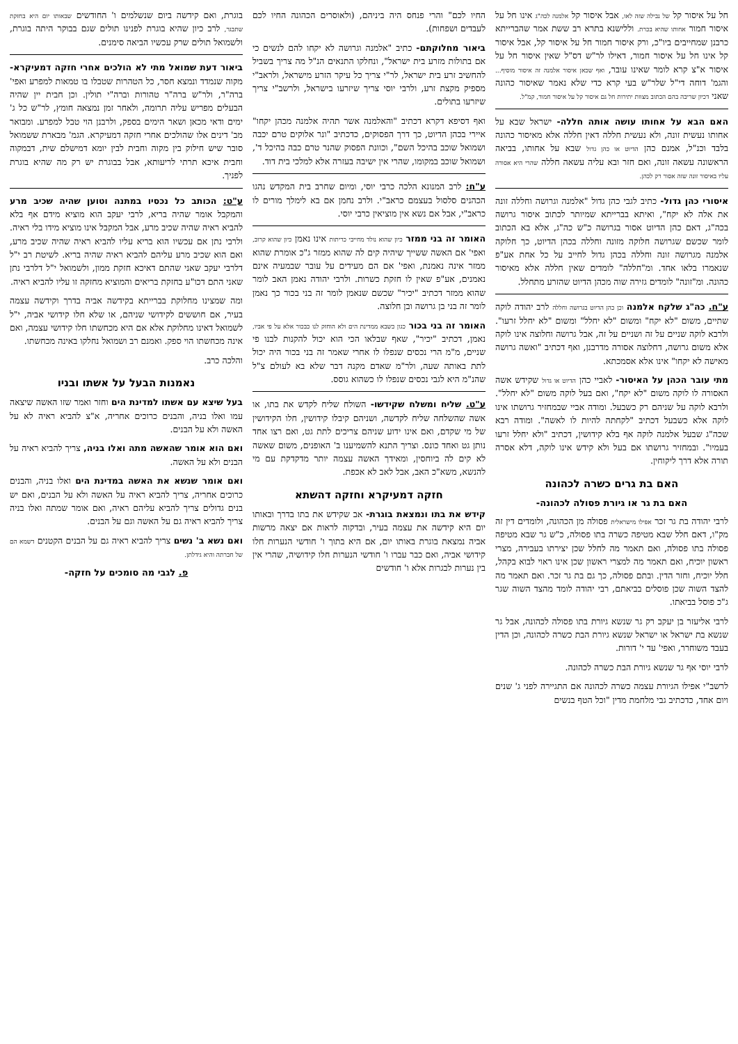חל על איסור קל של נבילה שזה לאו, אבל איסור קל אלמנה לכה"ג אינו חל על איסור חמור אחותו שהיא בכרת. וללישנא בתרא רב ששת אמר שהברייתא כרבנן שמחייבים ביו"כ, ורק איסור חמור חל על איסור קל, אבל איסור קל אינו חל על איסור חמור, דאילו לר"ש דס"ל שאין איסור חל על איסור א"צ קרא לומר שאינו עובר, ואף שכאן איסור אלמנה זה איסור מוסיף... והגמ' דוחה די"ל שלר"ש בעי קרא כדי שלא נאמר שאיסור כהונה שאני דכיון שריבה בהם הכתוב מצוות יתירות חל גם איסור קל על איסור חמור, קמ"ל.
האם הבא על אחותו עושה אותה חללה- ישראל שבא על אחותו נעשית זונה, ולא נעשית חללה דאין חללה אלא מאיסור כהונה בלבד וכנ"ל, אמנם כהן הדיוט או כהן גדול שבא על אחותו, בביאה הראשונה עשאה זונה, ואם חזר ובא עליה עשאה חללה שהרי היא אסורה עליו באיסור זונה שזה אסור רק לכהן.
איסורי כהן גדול- כתיב לגבי כהן גדול "אלמנה וגרושה וחללה זונה את אלה לא יקח", ואיתא בברייתא שמיותר לכתוב איסור גרושה בכה"ג, דאם כהן הדיוט אסור בגרושה כ"ש כה"ג, אלא בא הכתוב לומר שכשם שגרושה חלוקה מזונה וחללה בכהן הדיוט, כך חלוקה אלמנה מגרושה זונה וחללה בכהן גדול לחייב על כל אחת אע"פ שנאמרו בלאו אחד. ומ"חללה" לומדים שאין חללה אלא מאיסור כהונה. ומ"זונה" לומדים גזירה שוה מכהן הדיוט שהזרע מתחלל.
ע"ח. כה"ג שלקח אלמנה וכן כהן הדיוט בגרושה וחללה לרב יהודה לוקה שתיים, משום "לא יקח" ומשום "לא יחלל" ומשום "לא יחלל זרעו". ולרבא לוקה שניים על זה ושניים על זה, אבל גרושה וחלוצה אינו לוקה אלא משום גרושה, דחלוצה אסורה מדרבנן, ואף דכתיב "ואשה גרושה מאישה לא יקחו" אינו אלא אסמכתא.
מתי עובר הכהן על האיסור- לאביי כהן הדיוט או גדול שקידש אשה האסורה לו לוקה משום "לא יקח", ואם בעל לוקה משום "לא יחלל". ולרבא לוקה על שניהם רק כשבעל. ומודה אביי שבמחזיר גרושתו אינו לוקה אלא כשבעל דכתיב "לקחתה להיות לו לאשה". ומודה רבא שכה"ג שבעל אלמנה לוקה אף בלא קידושין, דכתיב "ולא יחלל זרעו בעמיו". ובמחזיר גרושתו אם בעל ולא קידש אינו לוקה, דלא אסרה תורה אלא דרך ליקוחין.
האם בת גרים כשרה לכהונה
האם בת גר או גיורת פסולה לכהונה-
לרבי יהודה בת גר זכר אפילו מישראלית פסולה מן הכהונה, ולומדים דין זה מק"ו, דאם חלל שבא מטיפה כשרה בתו פסולה, כ"ש גר שבא מטיפה פסולה בתו פסולה, ואם תאמר מה לחלל שכן יצירתו בעבירה, מצרי ראשון יוכיח, ואם תאמר מה למצרי ראשון שכן אינו ראוי לבוא בקהל, חלל יוכיח, וחזר הדין. ובתם פסולה, כך גם בת גר זכר. ואם תאמר מה להצד השוה שכן פוסלים בביאתם, רבי יהודה לומד מהצד השוה שגר ג"כ פוסל בביאתו.
לרבי אליעזר בן יעקב רק גר שנשא גיורת בתו פסולה לכהונה, אבל גר שנשא בת ישראל או ישראל שנשא גיורת הבת כשרה לכהונה, וכן הדין בעבד משוחרר, ואפי' עד י' דורות.
לרבי יוסי אף גר שנשא גיורת הבת כשרה לכהונה.
לרשב"י אפילו הגיורת עצמה כשרה לכהונה אם התגיירה לפני ג' שנים ויום אחד, כדכתיב גבי מלחמת מדין "וכל הטף בנשים
החיו לכם" והרי פנחס היה ביניהם, (ולאוסרים הכהונה החיו לכם לעבדים ושפחות).
ביאור מחלוקתם- כתיב "אלמנה וגרושה לא יקחו להם לנשים כי אם בתולות מזרע בית ישראל", ונחלקו התנאים הנ"ל מה צריך בשביל להחשיב זרע בית ישראל, לר"י צריך כל עיקר הזרע מישראל, ולראב"י מספיק מקצת זרע, ולרבי יוסי צריך שיזרעו בישראל, ולרשב"י צריך שיזרעו בתולים.
ואף דסיפא דקרא דכתיב "והאלמנה אשר תהיה אלמנה מכהן יקחו" איירי בכהן הדיוט, כך דרך הפסוקים, כדכתיב "ונר אלוקים טרם יכבה ושמואל שוכב בהיכל השם", וכוונת הפסוק שהנר טרם כבה בהיכל ד', ושמואל שוכב במקומו, שהרי אין ישיבה בעזרה אלא למלכי בית דוד.
ע"ח: לרב המנונא הלכה כרבי יוסי, ומיום שחרב בית המקדש נהגו הכהנים סלסול בעצמם כראב"י. ולרב נחמן אם בא לימלך מורים לו כראב"י, אבל אם נשא אין מוציאין כרבי יוסי.
האומר זה בני ממזר כיון שהוא נולד מחייבי כריתות אינו נאמן כיון שהוא קרוב, ואפי' אם האשה ששייך שיהיה קים לה שהוא ממזר ג"כ אומרת שהוא ממזר אינה נאמנת, ואפי' אם הם מעידים על עובר שבמעיה אינם נאמנים, אע"פ שאין לו חזקת כשרות. ולרבי יהודה נאמן האב לומר שהוא ממזר דכתיב "יכיר" שכשם שנאמן לומר זה בני בכור כך נאמן לומר זה בני בן גרושה ובן חלוצה.
האומר זה בני בכור כגון כשבא ממדינת הים ולא הוחזק לנו כבכור אלא על פי אביו, נאמן, דכתיב "יכיר", שאף שבלאו הכי הוא יכול להקנות לבנו פי שניים, מ"מ הרי נכסים שנפלו לו אחרי שאמר זה בני בכור היה יכול לתת באותה שעה, ולר"מ שאדם מקנה דבר שלא בא לעולם צ"ל שהנ"מ היא לגבי נכסים שנפלו לו כשהוא גוסס.
ע"ט. שליח ומשלח שקידשו- השולח שליח לקדש את בתו, או אשה שהשלחה שליח לקדשה, ושניהם קיבלו קידושין, חלו הקידושין של מי שקדם, ואם אינו ידוע שניהם צריכים לתת גט, ואם רצו אחד נותן גט ואחד כונס. וצריך התנא להשמיענו ב' האופנים, משום שאשה לא קים לה ביוחסין, ומאידך האשה עצמה יותר מדקדקת עם מי להנשא, משא"כ האב, אבל לאב לא אכפת.
חזקה דמעיקרא וחזקה דהשתא
קידש את בתו ונמצאת בוגרת- אב שקידש את בתו בדרך ובאותו יום היא קידשה את עצמה בעיר, ובדקוה לראות אם יצאה מרשות אביה נמצאת בוגרת באותו יום, אם היא בתוך ו' חודשי הנערות חלו קידושי אביה, ואם כבר עברו ו' חודשי הנערות חלו קידושיה, שהרי אין בין נערות לבגרות אלא ו' חודשים
בוגרת, ואם קידשה ביום שנשלמים ו' החודשים שבאותו יום היא בחזקת שתבגר, לרב כיון שהיא בוגרת לפנינו תולים שגם בבוקר היתה בוגרת, ולשמואל תולים שרק עכשיו הביאה סימנים.
ביאור דעת שמואל מתי לא הולכים אחרי חזקה דמעיקרא- מקוה שנמדד ונמצא חסר, כל הטהרות שטבלו בו טמאות למפרע ואפי' ברה"ר, ולר"ש ברה"ר טהורות וברה"י תולין. וכן חבית יין שהיה הבעלים מפריש עליה תרומה, ולאחר זמן נמצאה חומץ, לר"ש כל ג' ימים ודאי מכאן ושאר הימים בספק, ולרבנן הוי טבל למפרע. ומבואר מב' דינים אלו שהולכים אחרי חזקה דמעיקרא. הגמ' מבארת ששמואל סובר שיש חילוק בין מקוה וחבית לבין יומא דמישלם שית, דבמקוה וחבית איכא תרתי לריעותא, אבל בבוגרת יש רק מה שהיא בוגרת לפניך.
ע"ט: הכותב כל נכסיו במתנה וטוען שהיה שכיב מרע והמקבל אומר שהיה בריא, לרבי יעקב הוא מוציא מידם אף בלא להביא ראיה שהיה שכיב מרע, אבל המקבל אינו מוציא מידו בלי ראיה. ולרבי נתן אם עכשיו הוא בריא עליו להביא ראיה שהיה שכיב מרע, ואם הוא שכיב מרע עליהם להביא ראיה שהיה בריא. לשיטת רב י"ל דלרבי יעקב שאני שהתם דאיכא חזקת ממון, ולשמואל י"ל דלרבי נתן שאני התם דכו"ע בחזקת בריאים והמוציא מחזקה זו עליו להביא ראיה.
ומה שמצינו מחלוקת בברייתא בקידשה אביה בדרך וקידשה עצמה בעיר, אם חוששים לקידושי שניהם, או שלא חלו קידושי אביה, י"ל לשמואל דאינו מחלוקת אלא אם היא מכחשתו חלו קידושי עצמה, ואם אינה מכחשתו הוי ספק. ואמנם רב ושמואל נחלקו באינה מכחשתו.
והלכה כרב.
נאמנות הבעל על אשתו ובניו
בעל שיצא עם אשתו למדינת הים וחזר ואמר שזו האשה שיצאה עמו ואלו בניה, והבנים כרוכים אחריה, א"צ להביא ראיה לא על האשה ולא על הבנים.
ואם הוא אומר שהאשה מתה ואלו בניה, צריך להביא ראיה על הבנים ולא על האשה.
ואם אומר שנשא את האשה במדינת הים ואלו בניה, והבנים כרוכים אחריה, צריך להביא ראיה על האשה ולא על הבנים, ואם יש בנים גדולים צריך להביא עליהם ראיה, ואם אומר שמתה ואלו בניה צריך להביא ראיה גם על האשה וגם על הבנים.
ואם נשא ב' נשים צריך להביא ראיה גם על הבנים הקטנים דשמא הם של חברתה והיא גידלתן.
פ. לגבי מה סומכים על חזקה-